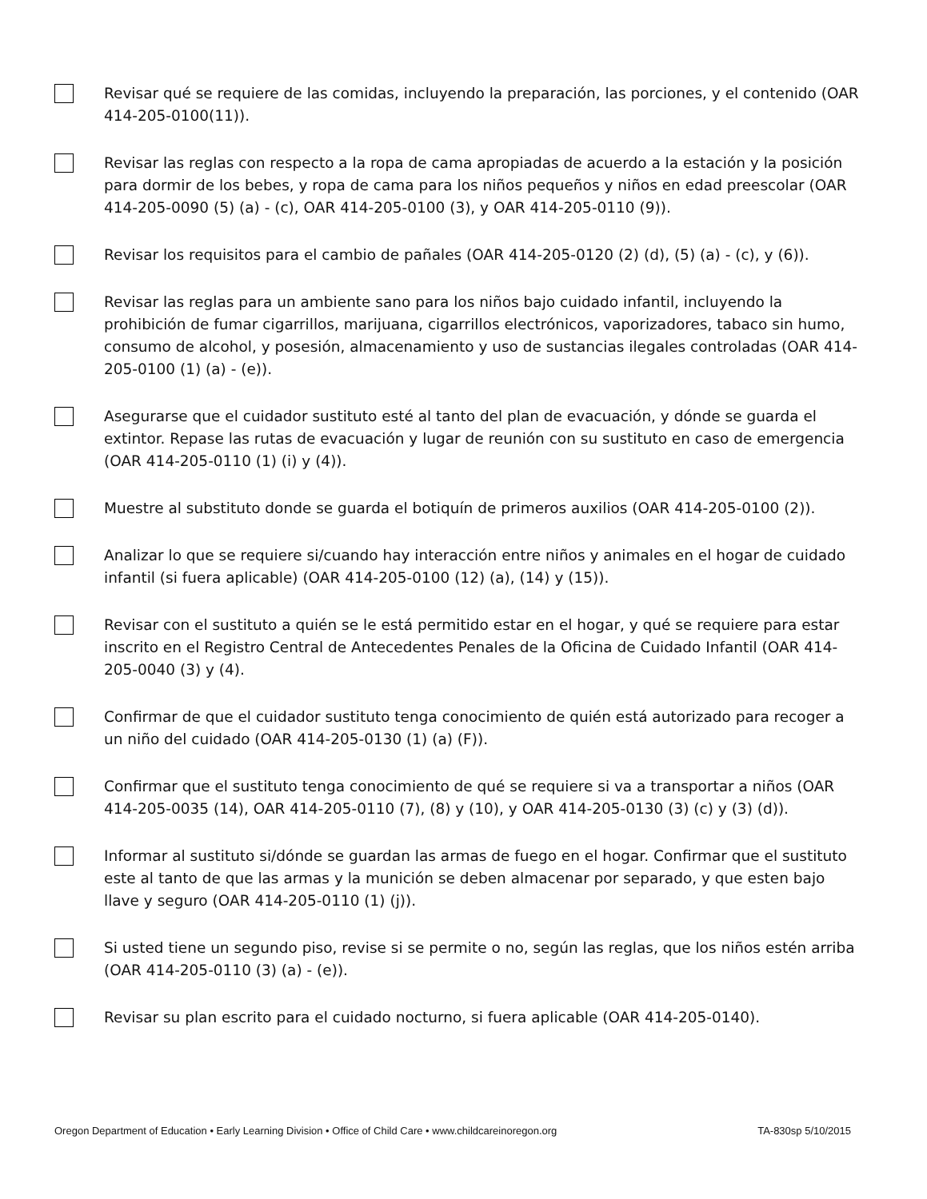Revisar qué se requiere de las comidas, incluyendo la preparación, las porciones, y el contenido (OAR 414-205-0100(11)).
Revisar las reglas con respecto a la ropa de cama apropiadas de acuerdo a la estación y la posición para dormir de los bebes, y ropa de cama para los niños pequeños y niños en edad preescolar (OAR 414-205-0090 (5) (a) - (c), OAR 414-205-0100 (3), y OAR 414-205-0110 (9)).
Revisar los requisitos para el cambio de pañales (OAR 414-205-0120 (2) (d), (5) (a) - (c), y (6)).
Revisar las reglas para un ambiente sano para los niños bajo cuidado infantil, incluyendo la prohibición de fumar cigarrillos, marijuana, cigarrillos electrónicos, vaporizadores, tabaco sin humo, consumo de alcohol, y posesión, almacenamiento y uso de sustancias ilegales controladas (OAR 414-205-0100 (1) (a) - (e)).
Asegurarse que el cuidador sustituto esté al tanto del plan de evacuación, y dónde se guarda el extintor. Repase las rutas de evacuación y lugar de reunión con su sustituto en caso de emergencia (OAR 414-205-0110 (1) (i) y (4)).
Muestre al substituto donde se guarda el botiquín de primeros auxilios (OAR 414-205-0100 (2)).
Analizar lo que se requiere si/cuando hay interacción entre niños y animales en el hogar de cuidado infantil (si fuera aplicable) (OAR 414-205-0100 (12) (a), (14) y (15)).
Revisar con el sustituto a quién se le está permitido estar en el hogar, y qué se requiere para estar inscrito en el Registro Central de Antecedentes Penales de la Oficina de Cuidado Infantil (OAR 414-205-0040 (3) y (4).
Confirmar de que el cuidador sustituto tenga conocimiento de quién está autorizado para recoger a un niño del cuidado (OAR 414-205-0130 (1) (a) (F)).
Confirmar que el sustituto tenga conocimiento de qué se requiere si va a transportar a niños (OAR 414-205-0035 (14), OAR 414-205-0110 (7), (8) y (10), y OAR 414-205-0130 (3) (c) y (3) (d)).
Informar al sustituto si/dónde se guardan las armas de fuego en el hogar. Confirmar que el sustituto este al tanto de que las armas y la munición se deben almacenar por separado, y que esten bajo llave y seguro (OAR 414-205-0110 (1) (j)).
Si usted tiene un segundo piso, revise si se permite o no, según las reglas, que los niños estén arriba (OAR 414-205-0110 (3) (a) - (e)).
Revisar su plan escrito para el cuidado nocturno, si fuera aplicable (OAR 414-205-0140).
Oregon Department of Education • Early Learning Division • Office of Child Care • www.childcareinoregon.org TA-830sp 5/10/2015